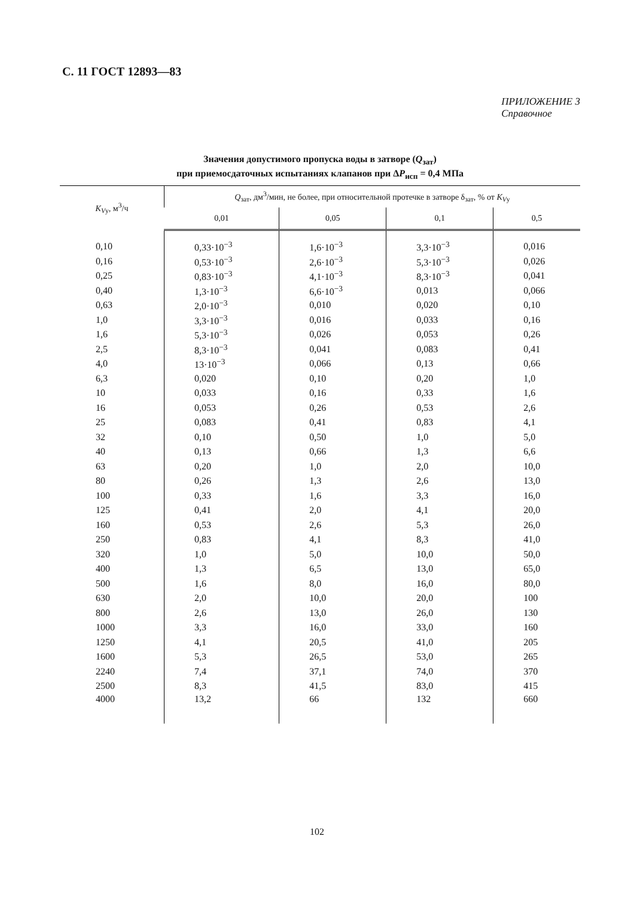С. 11 ГОСТ 12893—83
ПРИЛОЖЕНИЕ 3
Справочное
Значения допустимого пропуска воды в затворе (Q<sub>зат</sub>)
при приемосдаточных испытаниях клапанов при ΔP<sub>исп</sub> = 0,4 МПа
| K<sub>Vу</sub>, м<sup>3</sup>/ч | Q<sub>зат</sub>, дм<sup>3</sup>/мин, не более, при относительной протечке в затворе δ<sub>зат</sub>, % от K<sub>Vу</sub> | | | |
| --- | --- | --- | --- | --- |
| | 0,01 | 0,05 | 0,1 | 0,5 |
| 0,10 | 0,33·10<sup>−3</sup> | 1,6·10<sup>−3</sup> | 3,3·10<sup>−3</sup> | 0,016 |
| 0,16 | 0,53·10<sup>−3</sup> | 2,6·10<sup>−3</sup> | 5,3·10<sup>−3</sup> | 0,026 |
| 0,25 | 0,83·10<sup>−3</sup> | 4,1·10<sup>−3</sup> | 8,3·10<sup>−3</sup> | 0,041 |
| 0,40 | 1,3·10<sup>−3</sup> | 6,6·10<sup>−3</sup> | 0,013 | 0,066 |
| 0,63 | 2,0·10<sup>−3</sup> | 0,010 | 0,020 | 0,10 |
| 1,0 | 3,3·10<sup>−3</sup> | 0,016 | 0,033 | 0,16 |
| 1,6 | 5,3·10<sup>−3</sup> | 0,026 | 0,053 | 0,26 |
| 2,5 | 8,3·10<sup>−3</sup> | 0,041 | 0,083 | 0,41 |
| 4,0 | 13·10<sup>−3</sup> | 0,066 | 0,13 | 0,66 |
| 6,3 | 0,020 | 0,10 | 0,20 | 1,0 |
| 10 | 0,033 | 0,16 | 0,33 | 1,6 |
| 16 | 0,053 | 0,26 | 0,53 | 2,6 |
| 25 | 0,083 | 0,41 | 0,83 | 4,1 |
| 32 | 0,10 | 0,50 | 1,0 | 5,0 |
| 40 | 0,13 | 0,66 | 1,3 | 6,6 |
| 63 | 0,20 | 1,0 | 2,0 | 10,0 |
| 80 | 0,26 | 1,3 | 2,6 | 13,0 |
| 100 | 0,33 | 1,6 | 3,3 | 16,0 |
| 125 | 0,41 | 2,0 | 4,1 | 20,0 |
| 160 | 0,53 | 2,6 | 5,3 | 26,0 |
| 250 | 0,83 | 4,1 | 8,3 | 41,0 |
| 320 | 1,0 | 5,0 | 10,0 | 50,0 |
| 400 | 1,3 | 6,5 | 13,0 | 65,0 |
| 500 | 1,6 | 8,0 | 16,0 | 80,0 |
| 630 | 2,0 | 10,0 | 20,0 | 100 |
| 800 | 2,6 | 13,0 | 26,0 | 130 |
| 1000 | 3,3 | 16,0 | 33,0 | 160 |
| 1250 | 4,1 | 20,5 | 41,0 | 205 |
| 1600 | 5,3 | 26,5 | 53,0 | 265 |
| 2240 | 7,4 | 37,1 | 74,0 | 370 |
| 2500 | 8,3 | 41,5 | 83,0 | 415 |
| 4000 | 13,2 | 66 | 132 | 660 |
102